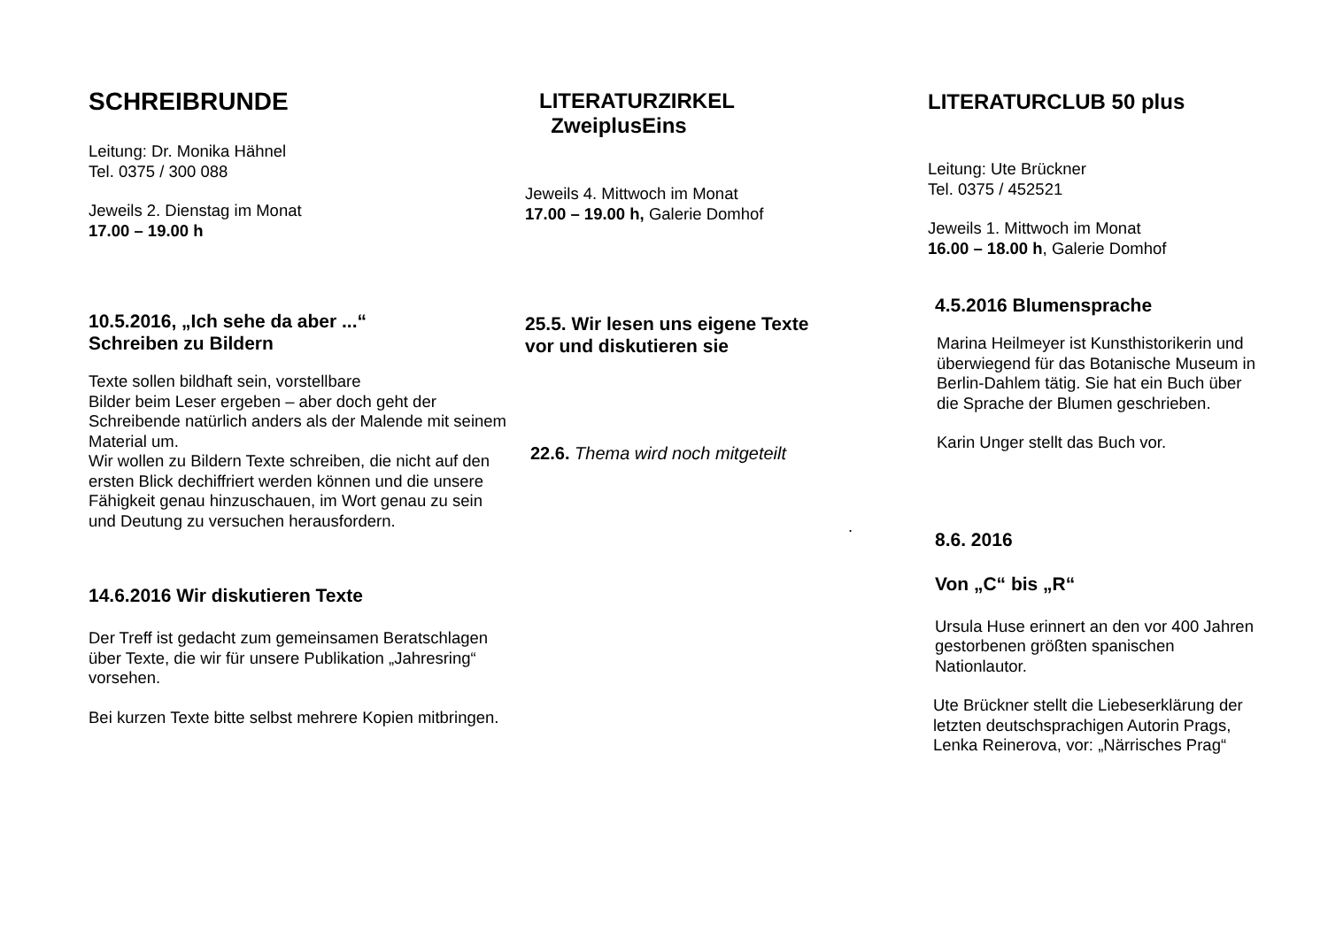SCHREIBRUNDE
Leitung: Dr. Monika Hähnel
Tel. 0375 / 300 088
Jeweils 2. Dienstag im Monat
17.00 – 19.00 h
10.5.2016, „Ich sehe da aber ...“
Schreiben zu Bildern
Texte sollen bildhaft sein, vorstellbare
Bilder beim Leser ergeben – aber doch geht der Schreibende natürlich anders als der Malende mit seinem Material um.
Wir wollen zu Bildern Texte schreiben, die nicht auf den ersten Blick dechiffriert werden können und die unsere Fähigkeit genau hinzuschauen, im Wort genau zu sein und Deutung zu versuchen herausfordern.
14.6.2016 Wir diskutieren Texte
Der Treff ist gedacht zum gemeinsamen Beratschlagen über Texte, die wir für unsere Publikation „Jahresring“ vorsehen.
Bei kurzen Texte bitte selbst mehrere Kopien mitbringen.
LITERATURZIRKEL
ZweiplusEins
Jeweils 4. Mittwoch im Monat
17.00 – 19.00 h, Galerie Domhof
25.5. Wir lesen uns eigene Texte
vor und diskutieren sie
22.6. Thema wird noch mitgeteilt
.
LITERATURCLUB 50 plus
Leitung: Ute Brückner
Tel. 0375 / 452521
Jeweils 1. Mittwoch im Monat
16.00 – 18.00 h, Galerie Domhof
4.5.2016 Blumensprache
Marina Heilmeyer ist Kunsthistorikerin und überwiegend für das Botanische Museum in Berlin-Dahlem tätig. Sie hat ein Buch über die Sprache der Blumen geschrieben.
Karin Unger stellt das Buch vor.
8.6. 2016
Von „C“ bis „R“
Ursula Huse erinnert an den vor 400 Jahren gestorbenen größten spanischen Nationlautor.
Ute Brückner stellt die Liebeserklärung der letzten deutschsprachigen Autorin Prags, Lenka Reinerova, vor: „Närrisches Prag“